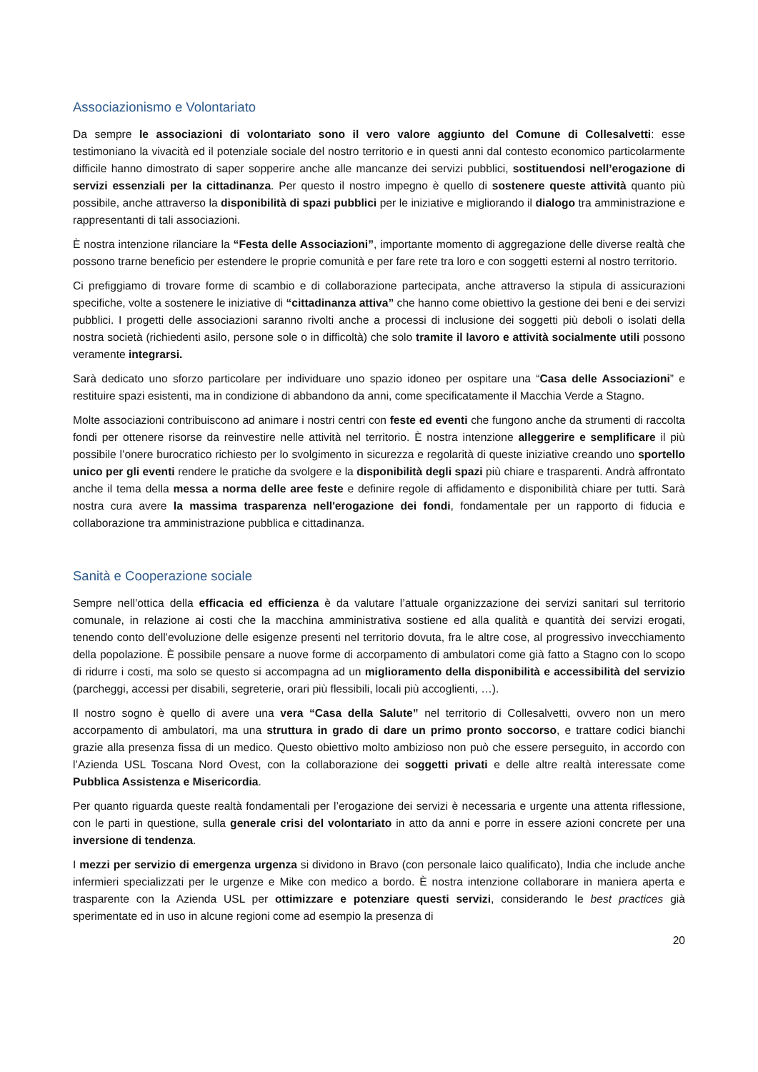Associazionismo e Volontariato
Da sempre le associazioni di volontariato sono il vero valore aggiunto del Comune di Collesalvetti: esse testimoniano la vivacità ed il potenziale sociale del nostro territorio e in questi anni dal contesto economico particolarmente difficile hanno dimostrato di saper sopperire anche alle mancanze dei servizi pubblici, sostituendosi nell’erogazione di servizi essenziali per la cittadinanza. Per questo il nostro impegno è quello di sostenere queste attività quanto più possibile, anche attraverso la disponibilità di spazi pubblici per le iniziative e migliorando il dialogo tra amministrazione e rappresentanti di tali associazioni.
È nostra intenzione rilanciare la “Festa delle Associazioni”, importante momento di aggregazione delle diverse realtà che possono trarne beneficio per estendere le proprie comunità e per fare rete tra loro e con soggetti esterni al nostro territorio.
Ci prefiggiamo di trovare forme di scambio e di collaborazione partecipata, anche attraverso la stipula di assicurazioni specifiche, volte a sostenere le iniziative di “cittadinanza attiva” che hanno come obiettivo la gestione dei beni e dei servizi pubblici. I progetti delle associazioni saranno rivolti anche a processi di inclusione dei soggetti più deboli o isolati della nostra società (richiedenti asilo, persone sole o in difficoltà) che solo tramite il lavoro e attività socialmente utili possono veramente integrarsi.
Sarà dedicato uno sforzo particolare per individuare uno spazio idoneo per ospitare una “Casa delle Associazioni” e restituire spazi esistenti, ma in condizione di abbandono da anni, come specificatamente il Macchia Verde a Stagno.
Molte associazioni contribuiscono ad animare i nostri centri con feste ed eventi che fungono anche da strumenti di raccolta fondi per ottenere risorse da reinvestire nelle attività nel territorio. È nostra intenzione alleggerire e semplificare il più possibile l’onere burocratico richiesto per lo svolgimento in sicurezza e regolarità di queste iniziative creando uno sportello unico per gli eventi rendere le pratiche da svolgere e la disponibilità degli spazi più chiare e trasparenti. Andrà affrontato anche il tema della messa a norma delle aree feste e definire regole di affidamento e disponibilità chiare per tutti. Sarà nostra cura avere la massima trasparenza nell'erogazione dei fondi, fondamentale per un rapporto di fiducia e collaborazione tra amministrazione pubblica e cittadinanza.
Sanità e Cooperazione sociale
Sempre nell’ottica della efficacia ed efficienza è da valutare l’attuale organizzazione dei servizi sanitari sul territorio comunale, in relazione ai costi che la macchina amministrativa sostiene ed alla qualità e quantità dei servizi erogati, tenendo conto dell’evoluzione delle esigenze presenti nel territorio dovuta, fra le altre cose, al progressivo invecchiamento della popolazione. È possibile pensare a nuove forme di accorpamento di ambulatori come già fatto a Stagno con lo scopo di ridurre i costi, ma solo se questo si accompagna ad un miglioramento della disponibilità e accessibilità del servizio (parcheggi, accessi per disabili, segreterie, orari più flessibili, locali più accoglienti, …).
Il nostro sogno è quello di avere una vera “Casa della Salute” nel territorio di Collesalvetti, ovvero non un mero accorpamento di ambulatori, ma una struttura in grado di dare un primo pronto soccorso, e trattare codici bianchi grazie alla presenza fissa di un medico. Questo obiettivo molto ambizioso non può che essere perseguito, in accordo con l’Azienda USL Toscana Nord Ovest, con la collaborazione dei soggetti privati e delle altre realtà interessate come Pubblica Assistenza e Misericordia.
Per quanto riguarda queste realtà fondamentali per l’erogazione dei servizi è necessaria e urgente una attenta riflessione, con le parti in questione, sulla generale crisi del volontariato in atto da anni e porre in essere azioni concrete per una inversione di tendenza.
I mezzi per servizio di emergenza urgenza si dividono in Bravo (con personale laico qualificato), India che include anche infermieri specializzati per le urgenze e Mike con medico a bordo. È nostra intenzione collaborare in maniera aperta e trasparente con la Azienda USL per ottimizzare e potenziare questi servizi, considerando le best practices già sperimentate ed in uso in alcune regioni come ad esempio la presenza di
20